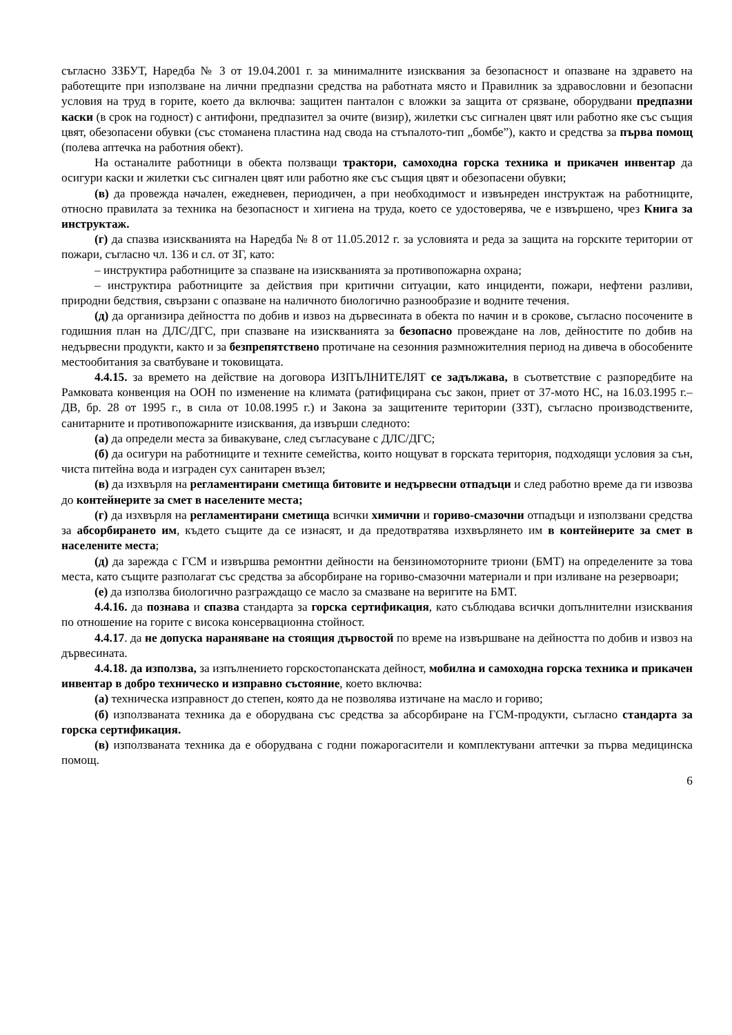съгласно ЗЗБУТ, Наредба № 3 от 19.04.2001 г. за минималните изисквания за безопасност и опазване на здравето на работещите при използване на лични предпазни средства на работната място и Правилник за здравословни и безопасни условия на труд в горите, което да включва: защитен панталон с вложки за защита от срязване, оборудвани предпазни каски (в срок на годност) с антифони, предпазител за очите (визир), жилетки със сигнален цвят или работно яке със същия цвят, обезопасени обувки (със стоманена пластина над свода на стъпалото-тип „бомбе”), както и средства за първа помощ (полева аптечка на работния обект).
На останалите работници в обекта ползващи трактори, самоходна горска техника и прикачен инвентар да осигури каски и жилетки със сигнален цвят или работно яке със същия цвят и обезопасени обувки;
(в) да провежда начален, ежедневен, периодичен, а при необходимост и извънреден инструктаж на работниците, относно правилата за техника на безопасност и хигиена на труда, което се удостоверява, че е извършено, чрез Книга за инструктаж.
(г) да спазва изискванията на Наредба № 8 от 11.05.2012 г. за условията и реда за защита на горските територии от пожари, съгласно чл. 136 и сл. от ЗГ, като:
– инструктира работниците за спазване на изискванията за противопожарна охрана;
– инструктира работниците за действия при критични ситуации, като инциденти, пожари, нефтени разливи, природни бедствия, свързани с опазване на наличното биологично разнообразие и водните течения.
(д) да организира дейността по добив и извоз на дървесината в обекта по начин и в срокове, съгласно посочените в годишния план на ДЛС/ДГС, при спазване на изискванията за безопасно провеждане на лов, дейностите по добив на недървесни продукти, както и за безпрепятствено протичане на сезонния размножителния период на дивеча в обособените местообитания за сватбуване и токовищата.
4.4.15. за времето на действие на договора ИЗПЪЛНИТЕЛЯТ се задължава, в съответствие с разпоредбите на Рамковата конвенция на ООН по изменение на климата (ратифицирана със закон, приет от 37-мото НС, на 16.03.1995 г.–ДВ, бр. 28 от 1995 г., в сила от 10.08.1995 г.) и Закона за защитените територии (ЗЗТ), съгласно производствените, санитарните и противопожарните изисквания, да извърши следното:
(а) да определи места за бивакуване, след съгласуване с ДЛС/ДГС;
(б) да осигури на работниците и техните семейства, които нощуват в горската територия, подходящи условия за сън, чиста питейна вода и изграден сух санитарен възел;
(в) да изхвърля на регламентирани сметища битовите и недървесни отпадъци и след работно време да ги извозва до контейнерите за смет в населените места;
(г) да изхвърля на регламентирани сметища всички химични и гориво-смазочни отпадъци и използвани средства за абсорбирането им, където същите да се изнасят, и да предотвратява изхвърлянето им в контейнерите за смет в населените места;
(д) да зарежда с ГСМ и извършва ремонтни дейности на бензиномоторните триони (БМТ) на определените за това места, като същите разполагат със средства за абсорбиране на гориво-смазочни материали и при изливане на резервоари;
(е) да използва биологично разграждащо се масло за смазване на веригите на БМТ.
4.4.16. да познава и спазва стандарта за горска сертификация, като съблюдава всички допълнителни изисквания по отношение на горите с висока консервационна стойност.
4.4.17. да не допуска нараняване на стоящия дървостой по време на извършване на дейността по добив и извоз на дървесината.
4.4.18. да използва, за изпълнението горскостопанската дейност, мобилна и самоходна горска техника и прикачен инвентар в добро техническо и изправно състояние, което включва:
(а) техническа изправност до степен, която да не позволява изтичане на масло и гориво;
(б) използваната техника да е оборудвана със средства за абсорбиране на ГСМ-продукти, съгласно стандарта за горска сертификация.
(в) използваната техника да е оборудвана с годни пожарогасители и комплектувани аптечки за първа медицинска помощ.
6